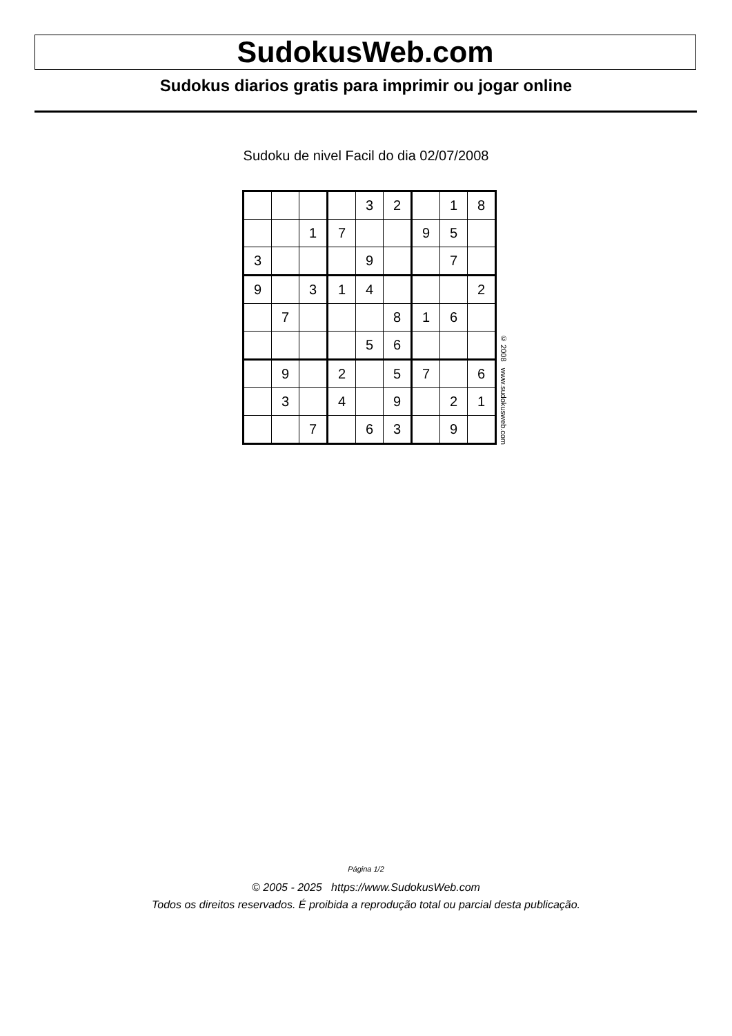SudokusWeb.com
Sudokus diarios gratis para imprimir ou jogar online
Sudoku de nivel Facil do dia 02/07/2008
| | | | | 3 | 2 | | 1 | 8 |
| | | 1 | 7 | | | 9 | 5 | |
| 3 | | | | 9 | | | 7 | |
| 9 | | 3 | 1 | 4 | | | | 2 |
| | 7 | | | | 8 | 1 | 6 | |
| | | | | 5 | 6 | | | |
| | 9 | | 2 | | 5 | 7 | | 6 |
| | 3 | | 4 | | 9 | | 2 | 1 |
| | | 7 | | 6 | 3 | | 9 | |
© 2008 www.sudokusweb.com
Página 1/2
© 2005 - 2025 https://www.SudokusWeb.com
Todos os direitos reservados. É proibida a reprodução total ou parcial desta publicação.